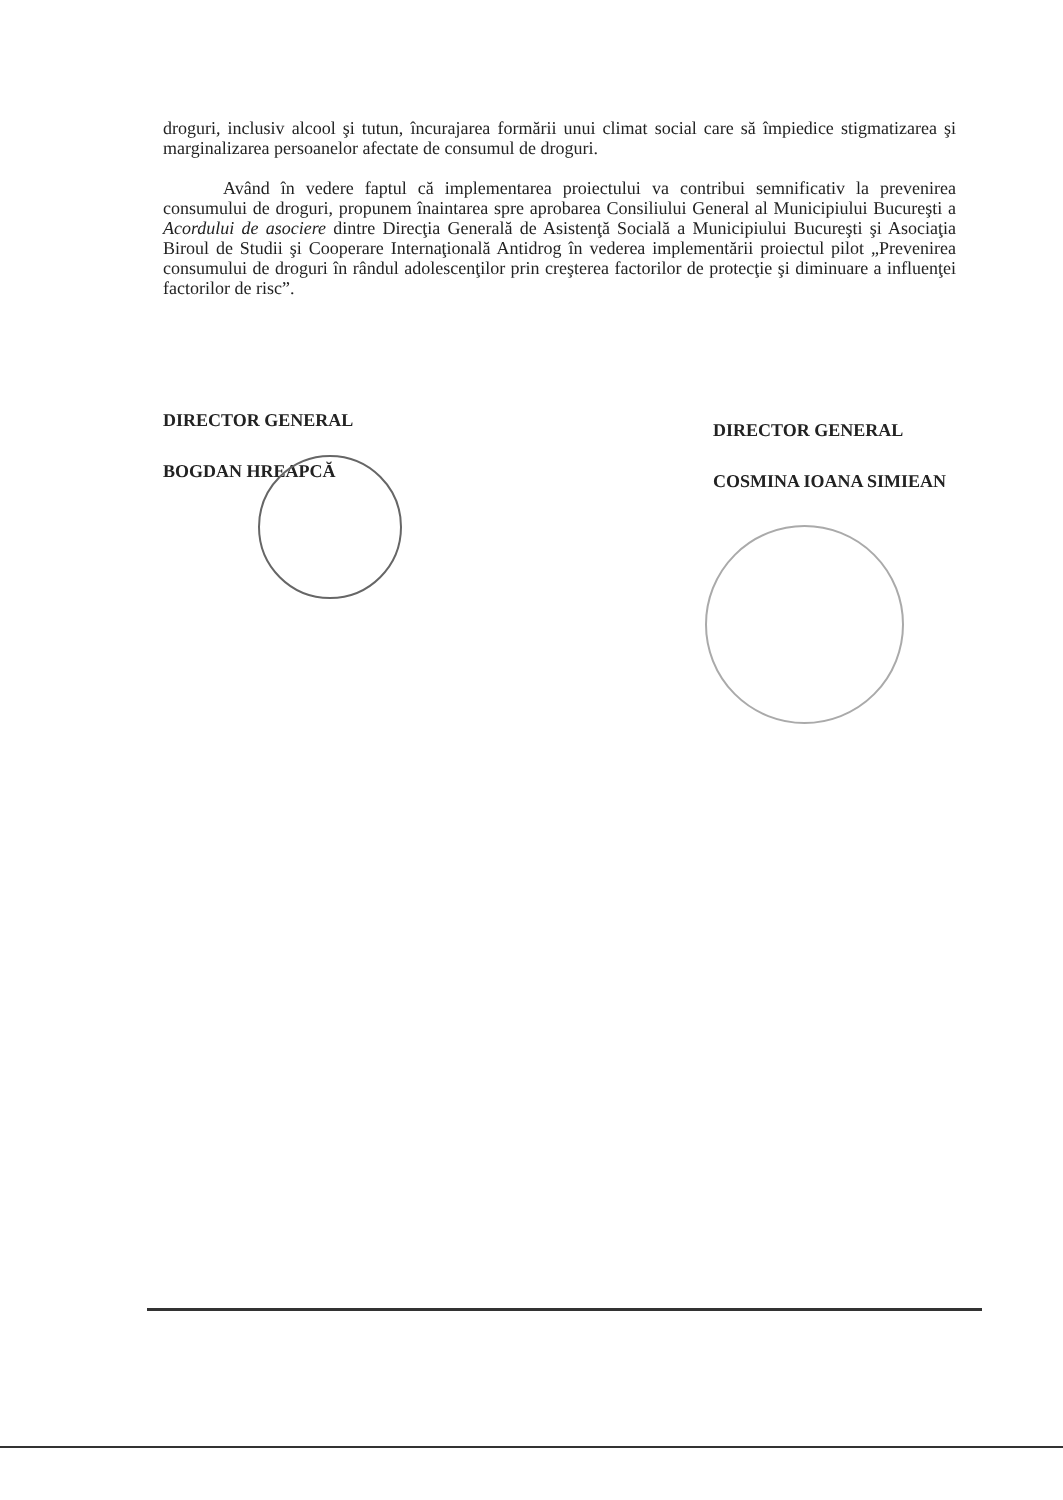droguri, inclusiv alcool şi tutun, încurajarea formării unui climat social care să împiedice stigmatizarea şi marginalizarea persoanelor afectate de consumul de droguri.
Având în vedere faptul că implementarea proiectului va contribui semnificativ la prevenirea consumului de droguri, propunem înaintarea spre aprobarea Consiliului General al Municipiului Bucureşti a Acordului de asociere dintre Direcţia Generală de Asistenţă Socială a Municipiului Bucureşti şi Asociaţia Biroul de Studii şi Cooperare Internaţională Antidrog în vederea implementării proiectul pilot „Prevenirea consumului de droguri în rândul adolescenţilor prin creşterea factorilor de protecţie şi diminuare a influenţei factorilor de risc”.
DIRECTOR GENERAL
BOGDAN HREAPCĂ
DIRECTOR GENERAL
COSMINA IOANA SIMIEAN